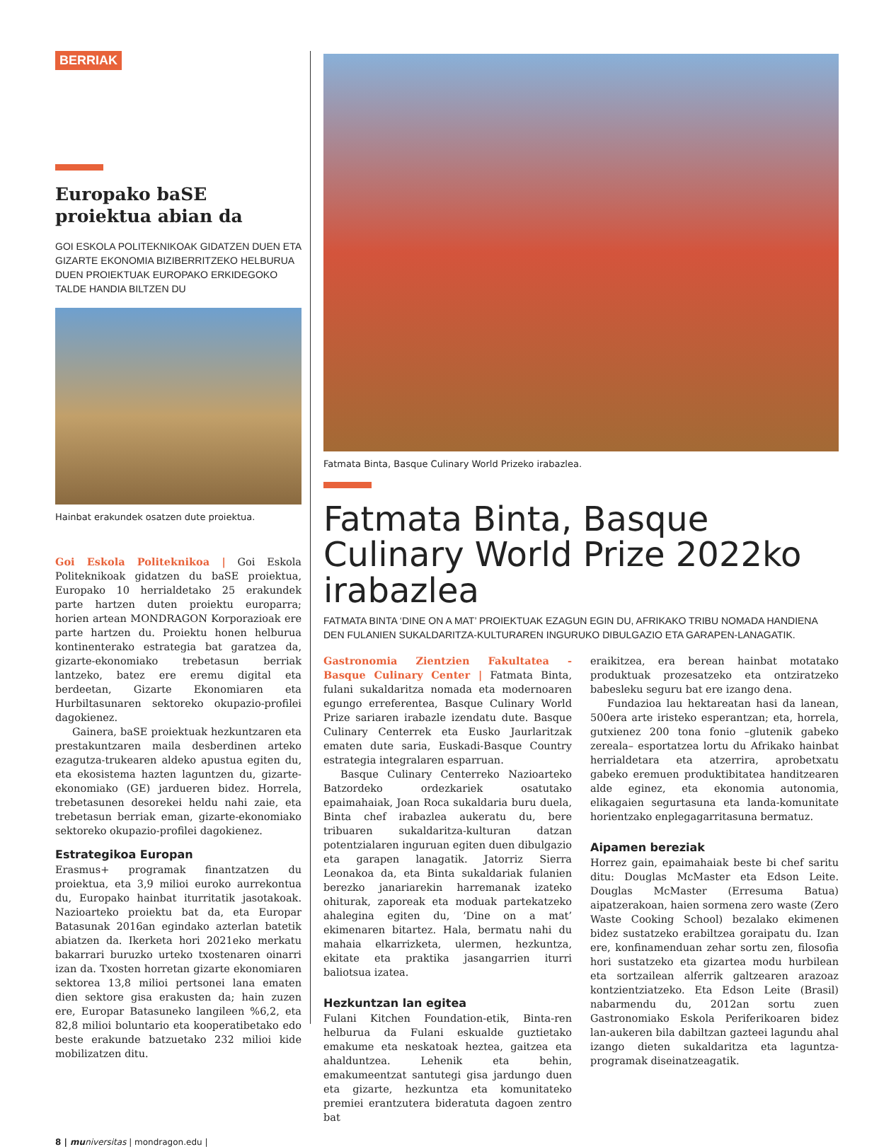BERRIAK
Europako baSE proiektua abian da
GOI ESKOLA POLITEKNIKOAK GIDATZEN DUEN ETA GIZARTE EKONOMIA BIZIBERRITZEKO HELBURUA DUEN PROIEKTUAK EUROPAKO ERKIDEGOKO TALDE HANDIA BILTZEN DU
Hainbat erakundek osatzen dute proiektua.
Goi Eskola Politeknikoa | Goi Eskola Politeknikoak gidatzen du baSE proiektua, Europako 10 herrialdetako 25 erakundek parte hartzen duten proiektu europarra; horien artean MONDRAGON Korporazioak ere parte hartzen du. Proiektu honen helburua kontinenterako estrategia bat garatzea da, gizarte-ekonomiako trebetasun berriak lantzeko, batez ere eremu digital eta berdeetan, Gizarte Ekonomiaren eta Hurbiltasunaren sektoreko okupazio-profilei dagokienez.
Gainera, baSE proiektuak hezkuntzaren eta prestakuntzaren maila desberdinen arteko ezagutza-trukearen aldeko apustua egiten du, eta ekosistema hazten laguntzen du, gizarte-ekonomiako (GE) jardueren bidez. Horrela, trebetasunen desorekei heldu nahi zaie, eta trebetasun berriak eman, gizarte-ekonomiako sektoreko okupazio-profilei dagokienez.
Estrategikoa Europan
Erasmus+ programak finantzatzen du proiektua, eta 3,9 milioi euroko aurrekontua du, Europako hainbat iturritatik jasotakoak. Nazioarteko proiektu bat da, eta Europar Batasunak 2016an egindako azterlan batetik abiatzen da. Ikerketa hori 2021eko merkatu bakarrari buruzko urteko txostenaren oinarri izan da. Txosten horretan gizarte ekonomiaren sektorea 13,8 milioi pertsonei lana ematen dien sektore gisa erakusten da; hain zuzen ere, Europar Batasuneko langileen %6,2, eta 82,8 milioi boluntario eta kooperatibetako edo beste erakunde batzuetako 232 milioi kide mobilizatzen ditu.
Fatmata Binta, Basque Culinary World Prizeko irabazlea.
Fatmata Binta, Basque Culinary World Prize 2022ko irabazlea
FATMATA BINTA ‘DINE ON A MAT’ PROIEKTUAK EZAGUN EGIN DU, AFRIKAKO TRIBU NOMADA HANDIENA DEN FULANIEN SUKALDARITZA-KULTURAREN INGURUKO DIBULGAZIO ETA GARAPEN-LANAGATIK.
Gastronomia Zientzien Fakultatea - Basque Culinary Center | Fatmata Binta, fulani sukaldaritza nomada eta modernoaren egungo erreferentea, Basque Culinary World Prize sariaren irabazle izendatu dute. Basque Culinary Centerrek eta Eusko Jaurlaritzak ematen dute saria, Euskadi-Basque Country estrategia integralaren esparruan.
Basque Culinary Centerreko Nazioarteko Batzordeko ordezkariek osatutako epaimahaiak, Joan Roca sukaldaria buru duela, Binta chef irabazlea aukeratu du, bere tribuaren sukaldaritza-kulturan datzan potentzialaren inguruan egiten duen dibulgazio eta garapen lanagatik. Jatorriz Sierra Leonakoa da, eta Binta sukaldariak fulanien berezko janariarekin harremanak izateko ohiturak, zaporeak eta moduak partekatzeko ahalegina egiten du, ‘Dine on a mat’ ekimenaren bitartez. Hala, bermatu nahi du mahaia elkarrizketa, ulermen, hezkuntza, ekitate eta praktika jasangarrien iturri baliotsua izatea.
Hezkuntzan lan egitea
Fulani Kitchen Foundation-etik, Binta-ren helburua da Fulani eskualde guztietako emakume eta neskatoak heztea, gaitzea eta ahalduntzea. Lehenik eta behin, emakumeentzat santutegi gisa jardungo duen eta gizarte, hezkuntza eta komunitateko premiei erantzutera bideratuta dagoen zentro bat
eraikitzea, era berean hainbat motatako produktuak prozesatzeko eta ontziratzeko babesleku seguru bat ere izango dena.
Fundazioa lau hektareatan hasi da lanean, 500era arte iristeko esperantzan; eta, horrela, gutxienez 200 tona fonio –glutenik gabeko zereala– esportatzea lortu du Afrikako hainbat herrialdetara eta atzerrira, aprobetxatu gabeko eremuen produktibitatea handitzearen alde eginez, eta ekonomia autonomia, elikagaien segurtasuna eta landa-komunitate horientzako enplegagarritasuna bermatuz.
Aipamen bereziak
Horrez gain, epaimahaiak beste bi chef saritu ditu: Douglas McMaster eta Edson Leite. Douglas McMaster (Erresuma Batua) aipatzerakoan, haien sormena zero waste (Zero Waste Cooking School) bezalako ekimenen bidez sustatzeko erabiltzea goraipatu du. Izan ere, konfinamenduan zehar sortu zen, filosofia hori sustatzeko eta gizartea modu hurbilean eta sortzailean alferrik galtzearen arazoaz kontzientziatzeko. Eta Edson Leite (Brasil) nabarmendu du, 2012an sortu zuen Gastronomiako Eskola Periferikoaren bidez lan-aukeren bila dabiltzan gazteei lagundu ahal izango dieten sukaldaritza eta laguntza-programak diseinatzeagatik.
8 | mu niversitas | mondragon.edu |